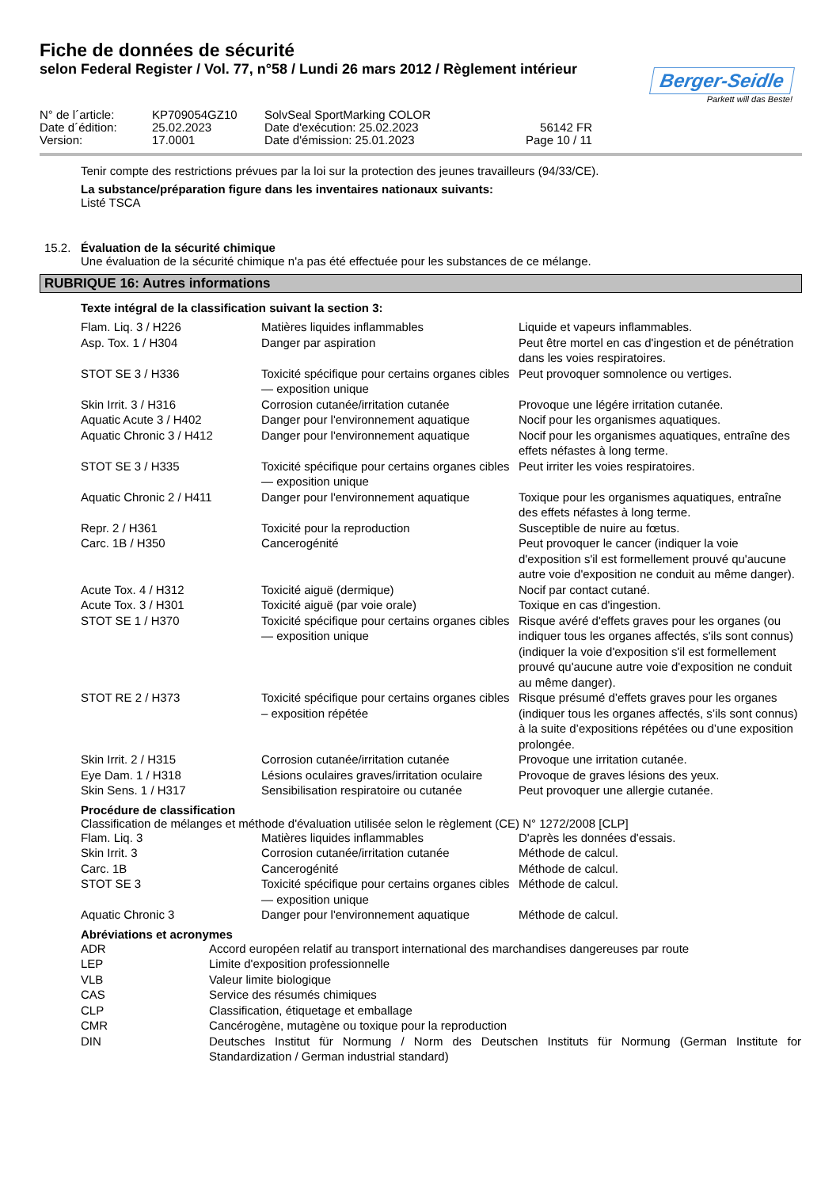Fiche de données de sécurité
selon Federal Register / Vol. 77, n°58 / Lundi 26 mars 2012 / Règlement intérieur
Berger-Seidle
Parkett will das Beste!
| N° de l´article: | KP709054GZ10 | SolvSeal SportMarking COLOR | |
| Date d´édition: | 25.02.2023 | Date d'exécution: 25.02.2023 | 56142 FR |
| Version: | 17.0001 | Date d'émission: 25.01.2023 | Page 10 / 11 |
Tenir compte des restrictions prévues par la loi sur la protection des jeunes travailleurs (94/33/CE).
La substance/préparation figure dans les inventaires nationaux suivants:
Listé TSCA
15.2. Évaluation de la sécurité chimique
Une évaluation de la sécurité chimique n'a pas été effectuée pour les substances de ce mélange.
RUBRIQUE 16: Autres informations
Texte intégral de la classification suivant la section 3:
| Flam. Liq. 3 / H226 | Matières liquides inflammables | Liquide et vapeurs inflammables. |
| Asp. Tox. 1 / H304 | Danger par aspiration | Peut être mortel en cas d'ingestion et de pénétration dans les voies respiratoires. |
| STOT SE 3 / H336 | Toxicité spécifique pour certains organes cibles — exposition unique | Peut provoquer somnolence ou vertiges. |
| Skin Irrit. 3 / H316 | Corrosion cutanée/irritation cutanée | Provoque une légére irritation cutanée. |
| Aquatic Acute 3 / H402 | Danger pour l'environnement aquatique | Nocif pour les organismes aquatiques. |
| Aquatic Chronic 3 / H412 | Danger pour l'environnement aquatique | Nocif pour les organismes aquatiques, entraîne des effets néfastes à long terme. |
| STOT SE 3 / H335 | Toxicité spécifique pour certains organes cibles — exposition unique | Peut irriter les voies respiratoires. |
| Aquatic Chronic 2 / H411 | Danger pour l'environnement aquatique | Toxique pour les organismes aquatiques, entraîne des effets néfastes à long terme. |
| Repr. 2 / H361 | Toxicité pour la reproduction | Susceptible de nuire au fœtus. |
| Carc. 1B / H350 | Cancerogénité | Peut provoquer le cancer (indiquer la voie d'exposition s'il est formellement prouvé qu'aucune autre voie d'exposition ne conduit au même danger). |
| Acute Tox. 4 / H312 | Toxicité aiguë (dermique) | Nocif par contact cutané. |
| Acute Tox. 3 / H301 | Toxicité aiguë (par voie orale) | Toxique en cas d'ingestion. |
| STOT SE 1 / H370 | Toxicité spécifique pour certains organes cibles — exposition unique | Risque avéré d'effets graves pour les organes (ou indiquer tous les organes affectés, s'ils sont connus) (indiquer la voie d'exposition s'il est formellement prouvé qu'aucune autre voie d'exposition ne conduit au même danger). |
| STOT RE 2 / H373 | Toxicité spécifique pour certains organes cibles – exposition répétée | Risque présumé d’effets graves pour les organes (indiquer tous les organes affectés, s’ils sont connus) à la suite d’expositions répétées ou d’une exposition prolongée. |
| Skin Irrit. 2 / H315 | Corrosion cutanée/irritation cutanée | Provoque une irritation cutanée. |
| Eye Dam. 1 / H318 | Lésions oculaires graves/irritation oculaire | Provoque de graves lésions des yeux. |
| Skin Sens. 1 / H317 | Sensibilisation respiratoire ou cutanée | Peut provoquer une allergie cutanée. |
Procédure de classification
Classification de mélanges et méthode d'évaluation utilisée selon le règlement (CE) N° 1272/2008 [CLP]
| Flam. Liq. 3 | Matières liquides inflammables | D'après les données d'essais. |
| Skin Irrit. 3 | Corrosion cutanée/irritation cutanée | Méthode de calcul. |
| Carc. 1B | Cancerogénité | Méthode de calcul. |
| STOT SE 3 | Toxicité spécifique pour certains organes cibles — exposition unique | Méthode de calcul. |
| Aquatic Chronic 3 | Danger pour l'environnement aquatique | Méthode de calcul. |
Abréviations et acronymes
| ADR | Accord européen relatif au transport international des marchandises dangereuses par route |
| LEP | Limite d'exposition professionnelle |
| VLB | Valeur limite biologique |
| CAS | Service des résumés chimiques |
| CLP | Classification, étiquetage et emballage |
| CMR | Cancérogène, mutagène ou toxique pour la reproduction |
| DIN | Deutsches Institut für Normung / Norm des Deutschen Instituts für Normung (German Institute for Standardization / German industrial standard) |